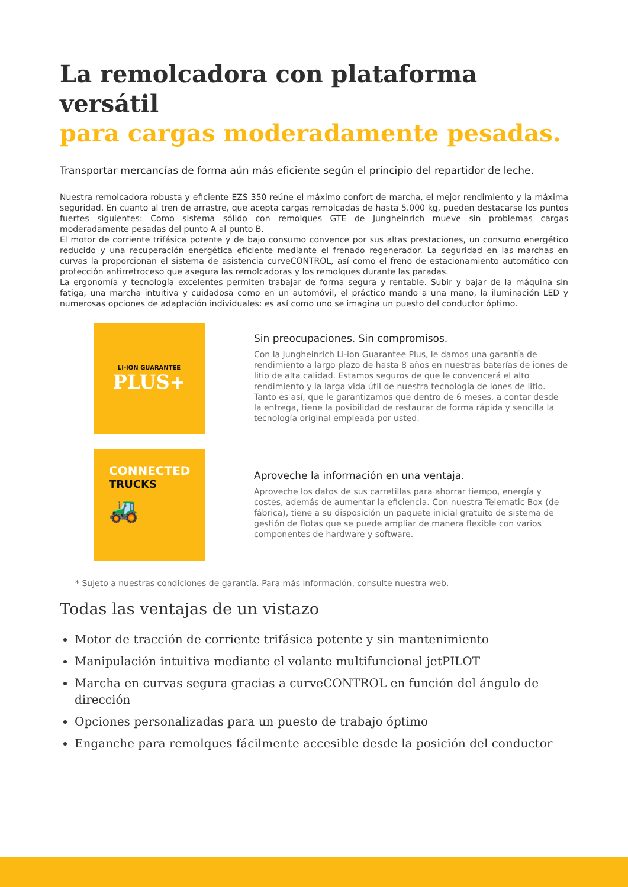La remolcadora con plataforma versátil
para cargas moderadamente pesadas.
Transportar mercancías de forma aún más eficiente según el principio del repartidor de leche.
Nuestra remolcadora robusta y eficiente EZS 350 reúne el máximo confort de marcha, el mejor rendimiento y la máxima seguridad. En cuanto al tren de arrastre, que acepta cargas remolcadas de hasta 5.000 kg, pueden destacarse los puntos fuertes siguientes: Como sistema sólido con remolques GTE de Jungheinrich mueve sin problemas cargas moderadamente pesadas del punto A al punto B.
El motor de corriente trifásica potente y de bajo consumo convence por sus altas prestaciones, un consumo energético reducido y una recuperación energética eficiente mediante el frenado regenerador. La seguridad en las marchas en curvas la proporcionan el sistema de asistencia curveCONTROL, así como el freno de estacionamiento automático con protección antirretroceso que asegura las remolcadoras y los remolques durante las paradas.
La ergonomía y tecnología excelentes permiten trabajar de forma segura y rentable. Subir y bajar de la máquina sin fatiga, una marcha intuitiva y cuidadosa como en un automóvil, el práctico mando a una mano, la iluminación LED y numerosas opciones de adaptación individuales: es así como uno se imagina un puesto del conductor óptimo.
LI-ION GUARANTEE
PLUS+
Sin preocupaciones. Sin compromisos.
Con la Jungheinrich Li-ion Guarantee Plus, le damos una garantía de rendimiento a largo plazo de hasta 8 años en nuestras baterías de iones de litio de alta calidad. Estamos seguros de que le convencerá el alto rendimiento y la larga vida útil de nuestra tecnología de iones de litio. Tanto es así, que le garantizamos que dentro de 6 meses, a contar desde la entrega, tiene la posibilidad de restaurar de forma rápida y sencilla la tecnología original empleada por usted.
CONNECTED
TRUCKS
🚜
Aproveche la información en una ventaja.
Aproveche los datos de sus carretillas para ahorrar tiempo, energía y costes, además de aumentar la eficiencia. Con nuestra Telematic Box (de fábrica), tiene a su disposición un paquete inicial gratuito de sistema de gestión de flotas que se puede ampliar de manera flexible con varios componentes de hardware y software.
* Sujeto a nuestras condiciones de garantía. Para más información, consulte nuestra web.
Todas las ventajas de un vistazo
Motor de tracción de corriente trifásica potente y sin mantenimiento
Manipulación intuitiva mediante el volante multifuncional jetPILOT
Marcha en curvas segura gracias a curveCONTROL en función del ángulo de dirección
Opciones personalizadas para un puesto de trabajo óptimo
Enganche para remolques fácilmente accesible desde la posición del conductor